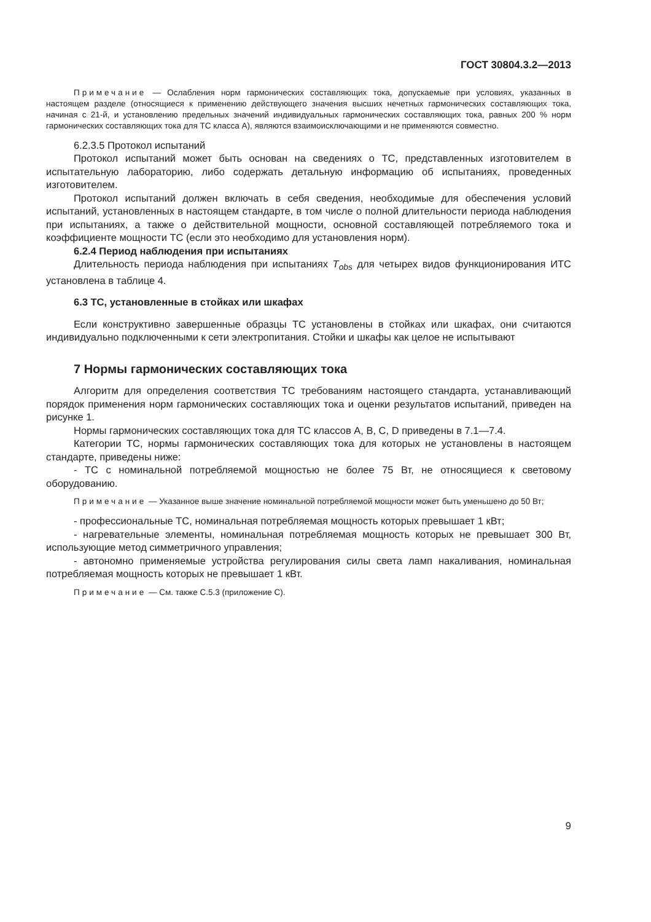ГОСТ 30804.3.2—2013
Примечание — Ослабления норм гармонических составляющих тока, допускаемые при условиях, указанных в настоящем разделе (относящиеся к применению действующего значения высших нечетных гармонических составляющих тока, начиная с 21-й, и установлению предельных значений индивидуальных гармонических составляющих тока, равных 200 % норм гармонических составляющих тока для ТС класса А), являются взаимоисключающими и не применяются совместно.
6.2.3.5 Протокол испытаний
Протокол испытаний может быть основан на сведениях о ТС, представленных изготовителем в испытательную лабораторию, либо содержать детальную информацию об испытаниях, проведенных изготовителем.
Протокол испытаний должен включать в себя сведения, необходимые для обеспечения условий испытаний, установленных в настоящем стандарте, в том числе о полной длительности периода наблюдения при испытаниях, а также о действительной мощности, основной составляющей потребляемого тока и коэффициенте мощности ТС (если это необходимо для установления норм).
6.2.4 Период наблюдения при испытаниях
Длительность периода наблюдения при испытаниях T<sub>obs</sub> для четырех видов функционирования ИТС установлена в таблице 4.
6.3 ТС, установленные в стойках или шкафах
Если конструктивно завершенные образцы ТС установлены в стойках или шкафах, они считаются индивидуально подключенными к сети электропитания. Стойки и шкафы как целое не испытывают
7 Нормы гармонических составляющих тока
Алгоритм для определения соответствия ТС требованиям настоящего стандарта, устанавливающий порядок применения норм гармонических составляющих тока и оценки результатов испытаний, приведен на рисунке 1.
Нормы гармонических составляющих тока для ТС классов А, В, С, D приведены в 7.1—7.4.
Категории ТС, нормы гармонических составляющих тока для которых не установлены в настоящем стандарте, приведены ниже:
- ТС с номинальной потребляемой мощностью не более 75 Вт, не относящиеся к световому оборудованию.
Примечание — Указанное выше значение номинальной потребляемой мощности может быть уменьшено до 50 Вт;
- профессиональные ТС, номинальная потребляемая мощность которых превышает 1 кВт;
- нагревательные элементы, номинальная потребляемая мощность которых не превышает 300 Вт, использующие метод симметричного управления;
- автономно применяемые устройства регулирования силы света ламп накаливания, номинальная потребляемая мощность которых не превышает 1 кВт.
Примечание — См. также С.5.3 (приложение С).
9